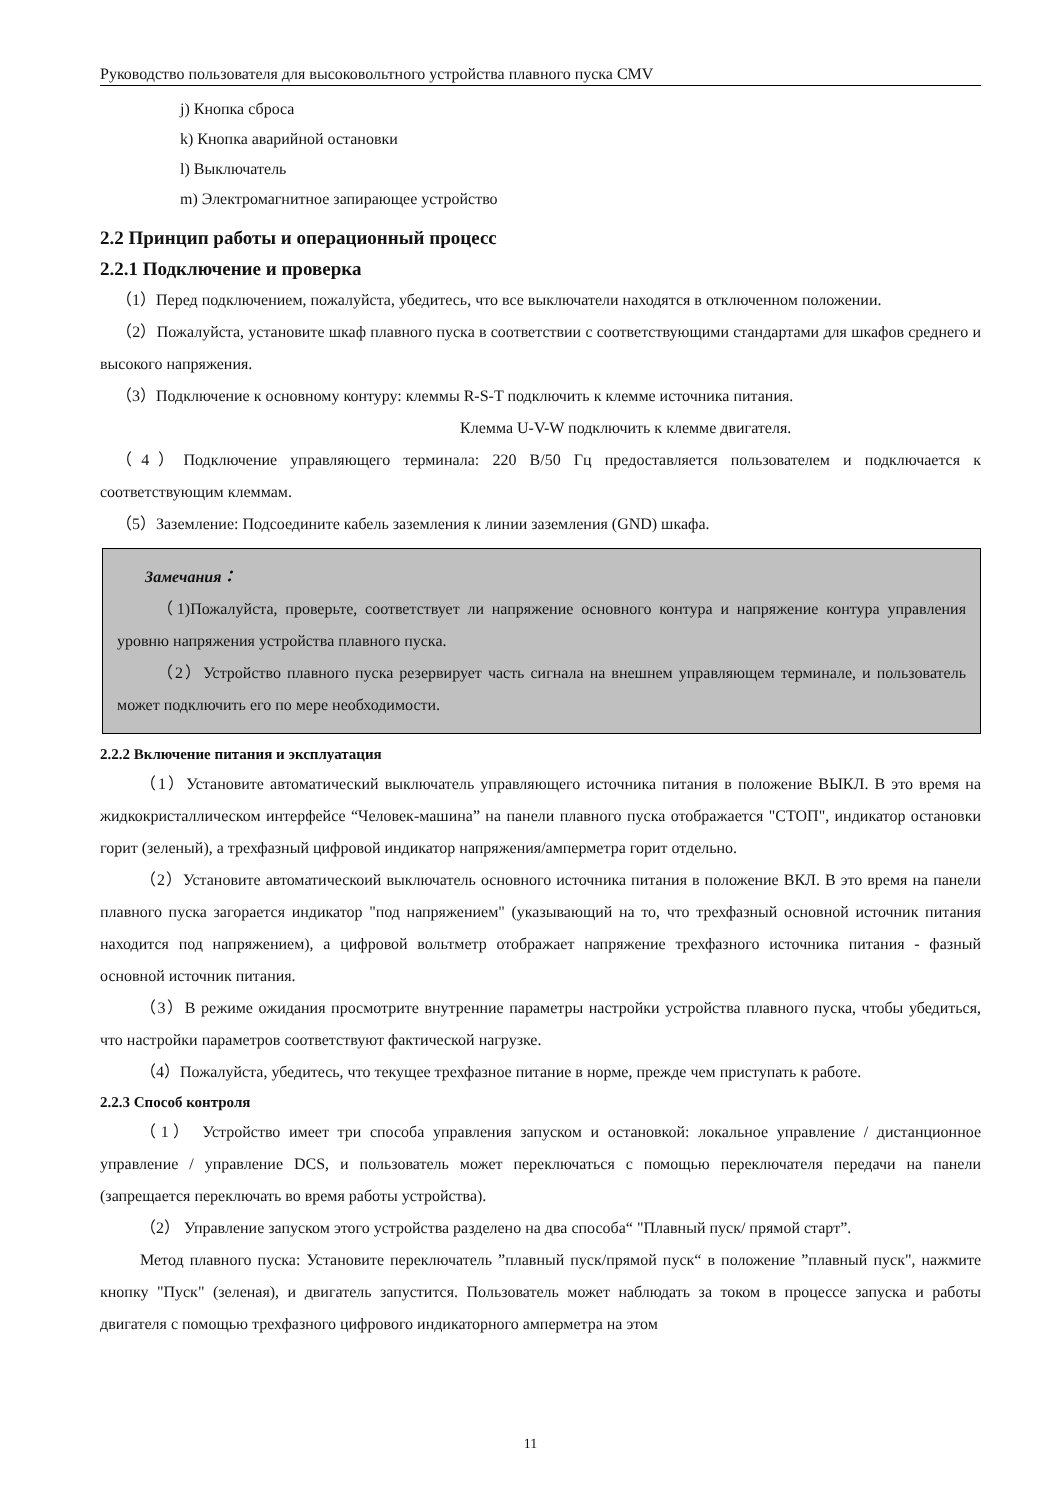Руководство пользователя для высоковольтного устройства плавного пуска CMV
j) Кнопка сброса
k) Кнопка аварийной остановки
l) Выключатель
m) Электромагнитное запирающее устройство
2.2 Принцип работы и операционный процесс
2.2.1 Подключение и проверка
（1）Перед подключением, пожалуйста, убедитесь, что все выключатели находятся в отключенном положении.
（2）Пожалуйста, установите шкаф плавного пуска в соответствии с соответствующими стандартами для шкафов среднего и высокого напряжения.
（3）Подключение к основному контуру: клеммы R-S-T подключить к клемме источника питания.
Клемма U-V-W подключить к клемме двигателя.
（4）Подключение управляющего терминала: 220 В/50 Гц предоставляется пользователем и подключается к соответствующим клеммам.
（5）Заземление: Подсоедините кабель заземления к линии заземления (GND) шкафа.
Замечания：
（1)Пожалуйста, проверьте, соответствует ли напряжение основного контура и напряжение контура управления уровню напряжения устройства плавного пуска.
（2）Устройство плавного пуска резервирует часть сигнала на внешнем управляющем терминале, и пользователь может подключить его по мере необходимости.
2.2.2 Включение питания и эксплуатация
（1）Установите автоматический выключатель управляющего источника питания в положение ВЫКЛ. В это время на жидкокристаллическом интерфейсе “Человек-машина” на панели плавного пуска отображается "СТОП", индикатор остановки горит (зеленый), а трехфазный цифровой индикатор напряжения/амперметра горит отдельно.
（2）Установите автоматическоий выключатель основного источника питания в положение ВКЛ. В это время на панели плавного пуска загорается индикатор "под напряжением" (указывающий на то, что трехфазный основной источник питания находится под напряжением), а цифровой вольтметр отображает напряжение трехфазного источника питания - фазный основной источник питания.
（3）В режиме ожидания просмотрите внутренние параметры настройки устройства плавного пуска, чтобы убедиться, что настройки параметров соответствуют фактической нагрузке.
（4）Пожалуйста, убедитесь, что текущее трехфазное питание в норме, прежде чем приступать к работе.
2.2.3 Способ контроля
（1） Устройство имеет три способа управления запуском и остановкой: локальное управление / дистанционное управление / управление DCS, и пользователь может переключаться с помощью переключателя передачи на панели (запрещается переключать во время работы устройства).
（2） Управление запуском этого устройства разделено на два способа“ "Плавный пуск/ прямой старт”.
Метод плавного пуска: Установите переключатель ”плавный пуск/прямой пуск“ в положение ”плавный пуск", нажмите кнопку "Пуск" (зеленая), и двигатель запустится. Пользователь может наблюдать за током в процессе запуска и работы двигателя с помощью трехфазного цифрового индикаторного амперметра на этом
11